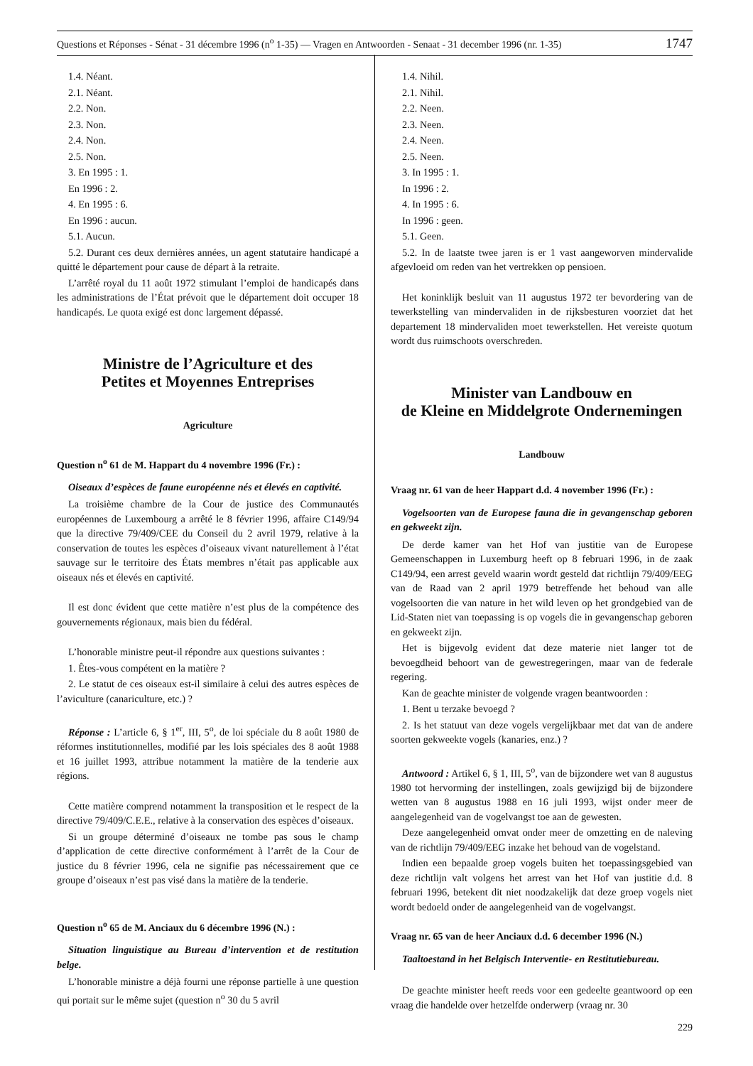Questions et Réponses - Sénat - 31 décembre 1996 (n<sup>o</sup> 1-35) — Vragen en Antwoorden - Senaat - 31 december 1996 (nr. 1-35) 1747
1.4. Néant.
2.1. Néant.
2.2. Non.
2.3. Non.
2.4. Non.
2.5. Non.
3. En 1995 : 1.
En 1996 : 2.
4. En 1995 : 6.
En 1996 : aucun.
5.1. Aucun.
5.2. Durant ces deux dernières années, un agent statutaire handicapé a quitté le département pour cause de départ à la retraite.
L’arrêté royal du 11 août 1972 stimulant l’emploi de handicapés dans les administrations de l’État prévoit que le département doit occuper 18 handicapés. Le quota exigé est donc largement dépassé.
Ministre de l’Agriculture et des
Petites et Moyennes Entreprises
Agriculture
Question n<sup>o</sup> 61 de M. Happart du 4 novembre 1996 (Fr.) :
Oiseaux d’espèces de faune européenne nés et élevés en captivité.
La troisième chambre de la Cour de justice des Communautés européennes de Luxembourg a arrêté le 8 février 1996, affaire C149/94 que la directive 79/409/CEE du Conseil du 2 avril 1979, relative à la conservation de toutes les espèces d’oiseaux vivant naturellement à l’état sauvage sur le territoire des États membres n’était pas applicable aux oiseaux nés et élevés en captivité.
Il est donc évident que cette matière n’est plus de la compétence des gouvernements régionaux, mais bien du fédéral.
L’honorable ministre peut-il répondre aux questions suivantes :
1. Êtes-vous compétent en la matière ?
2. Le statut de ces oiseaux est-il similaire à celui des autres espèces de l’aviculture (canariculture, etc.) ?
Réponse : L’article 6, § 1<sup>er</sup>, III, 5<sup>o</sup>, de loi spéciale du 8 août 1980 de réformes institutionnelles, modifié par les lois spéciales des 8 août 1988 et 16 juillet 1993, attribue notamment la matière de la tenderie aux régions.
Cette matière comprend notamment la transposition et le respect de la directive 79/409/C.E.E., relative à la conservation des espèces d’oiseaux.
Si un groupe déterminé d’oiseaux ne tombe pas sous le champ d’application de cette directive conformément à l’arrêt de la Cour de justice du 8 février 1996, cela ne signifie pas nécessairement que ce groupe d’oiseaux n’est pas visé dans la matière de la tenderie.
Question n<sup>o</sup> 65 de M. Anciaux du 6 décembre 1996 (N.) :
Situation linguistique au Bureau d’intervention et de restitution belge.
L’honorable ministre a déjà fourni une réponse partielle à une question qui portait sur le même sujet (question n<sup>o</sup> 30 du 5 avril
1.4. Nihil.
2.1. Nihil.
2.2. Neen.
2.3. Neen.
2.4. Neen.
2.5. Neen.
3. In 1995 : 1.
In 1996 : 2.
4. In 1995 : 6.
In 1996 : geen.
5.1. Geen.
5.2. In de laatste twee jaren is er 1 vast aangeworven mindervalide afgevloeid om reden van het vertrekken op pensioen.
Het koninklijk besluit van 11 augustus 1972 ter bevordering van de tewerkstelling van mindervaliden in de rijksbesturen voorziet dat het departement 18 mindervaliden moet tewerkstellen. Het vereiste quotum wordt dus ruimschoots overschreden.
Minister van Landbouw en
de Kleine en Middelgrote Ondernemingen
Landbouw
Vraag nr. 61 van de heer Happart d.d. 4 november 1996 (Fr.) :
Vogelsoorten van de Europese fauna die in gevangenschap geboren en gekweekt zijn.
De derde kamer van het Hof van justitie van de Europese Gemeenschappen in Luxemburg heeft op 8 februari 1996, in de zaak C149/94, een arrest geveld waarin wordt gesteld dat richtlijn 79/409/EEG van de Raad van 2 april 1979 betreffende het behoud van alle vogelsoorten die van nature in het wild leven op het grondgebied van de Lid-Staten niet van toepassing is op vogels die in gevangenschap geboren en gekweekt zijn.
Het is bijgevolg evident dat deze materie niet langer tot de bevoegdheid behoort van de gewestregeringen, maar van de federale regering.
Kan de geachte minister de volgende vragen beantwoorden :
1. Bent u terzake bevoegd ?
2. Is het statuut van deze vogels vergelijkbaar met dat van de andere soorten gekweekte vogels (kanaries, enz.) ?
Antwoord : Artikel 6, § 1, III, 5<sup>o</sup>, van de bijzondere wet van 8 augustus 1980 tot hervorming der instellingen, zoals gewijzigd bij de bijzondere wetten van 8 augustus 1988 en 16 juli 1993, wijst onder meer de aangelegenheid van de vogelvangst toe aan de gewesten.
Deze aangelegenheid omvat onder meer de omzetting en de naleving van de richtlijn 79/409/EEG inzake het behoud van de vogelstand.
Indien een bepaalde groep vogels buiten het toepassingsgebied van deze richtlijn valt volgens het arrest van het Hof van justitie d.d. 8 februari 1996, betekent dit niet noodzakelijk dat deze groep vogels niet wordt bedoeld onder de aangelegenheid van de vogelvangst.
Vraag nr. 65 van de heer Anciaux d.d. 6 december 1996 (N.)
Taaltoestand in het Belgisch Interventie- en Restitutiebureau.
De geachte minister heeft reeds voor een gedeelte geantwoord op een vraag die handelde over hetzelfde onderwerp (vraag nr. 30
229